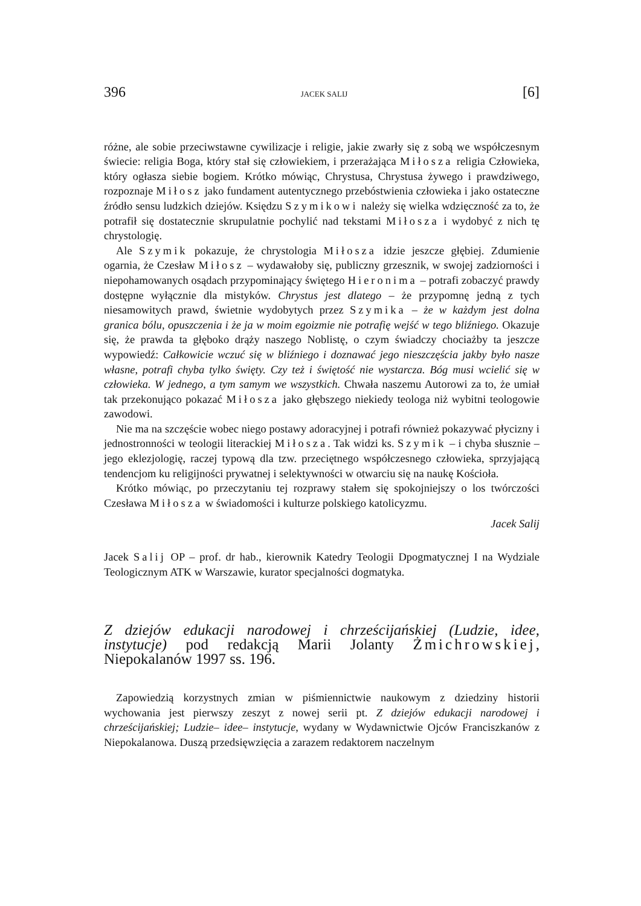396 JACEK SALIJ [6]
różne, ale sobie przeciwstawne cywilizacje i religie, jakie zwarły się z sobą we współczesnym świecie: religia Boga, który stał się człowiekiem, i przerażająca Miłosza religia Człowieka, który ogłasza siebie bogiem. Krótko mówiąc, Chrystusa, Chrystusa żywego i prawdziwego, rozpoznaje Miłosz jako fundament autentycznego przebóstwienia człowieka i jako ostateczne źródło sensu ludzkich dziejów. Księdzu Szymikowi należy się wielka wdzięczność za to, że potrafił się dostatecznie skrupulatnie pochylić nad tekstami Miłosza i wydobyć z nich tę chrystologię.
Ale Szymik pokazuje, że chrystologia Miłosza idzie jeszcze głębiej. Zdumienie ogarnia, że Czesław Miłosz – wydawałoby się, publiczny grzesznik, w swojej zadziorności i niepohamowanych osądach przypominający świętego Hieronima – potrafi zobaczyć prawdy dostępne wyłącznie dla mistyków. Chrystus jest dlatego – że przypomnę jedną z tych niesamowitych prawd, świetnie wydobytych przez Szymika – że w każdym jest dolna granica bólu, opuszczenia i że ja w moim egoizmie nie potrafię wejść w tego bliźniego. Okazuje się, że prawda ta głęboko drąży naszego Noblistę, o czym świadczy chociażby ta jeszcze wypowiedź: Całkowicie wczuć się w bliźniego i doznawać jego nieszczęścia jakby było nasze własne, potrafi chyba tylko święty. Czy też i świętość nie wystarcza. Bóg musi wcielić się w człowieka. W jednego, a tym samym we wszystkich. Chwała naszemu Autorowi za to, że umiał tak przekonująco pokazać Miłosza jako głębszego niekiedy teologa niż wybitni teologowie zawodowi.
Nie ma na szczęście wobec niego postawy adoracyjnej i potrafi również pokazywać płycizny i jednostronności w teologii literackiej Miłosza. Tak widzi ks. Szymik – i chyba słusznie – jego eklezjologię, raczej typową dla tzw. przeciętnego współczesnego człowieka, sprzyjającą tendencjom ku religijności prywatnej i selektywności w otwarciu się na naukę Kościoła.
Krótko mówiąc, po przeczytaniu tej rozprawy stałem się spokojniejszy o los twórczości Czesława Miłosza w świadomości i kulturze polskiego katolicyzmu.
Jacek Salij
Jacek Salij OP – prof. dr hab., kierownik Katedry Teologii Dpogmatycznej I na Wydziale Teologicznym ATK w Warszawie, kurator specjalności dogmatyka.
Z dziejów edukacji narodowej i chrześcijańskiej (Ludzie, idee, instytucje) pod redakcją Marii Jolanty Żmichrowskiej, Niepokalanów 1997 ss. 196.
Zapowiedzią korzystnych zmian w piśmiennictwie naukowym z dziedziny historii wychowania jest pierwszy zeszyt z nowej serii pt. Z dziejów edukacji narodowej i chrześcijańskiej; Ludzie– idee– instytucje, wydany w Wydawnictwie Ojców Franciszkanów z Niepokalanowa. Duszą przedsięwzięcia a zarazem redaktorem naczelnym